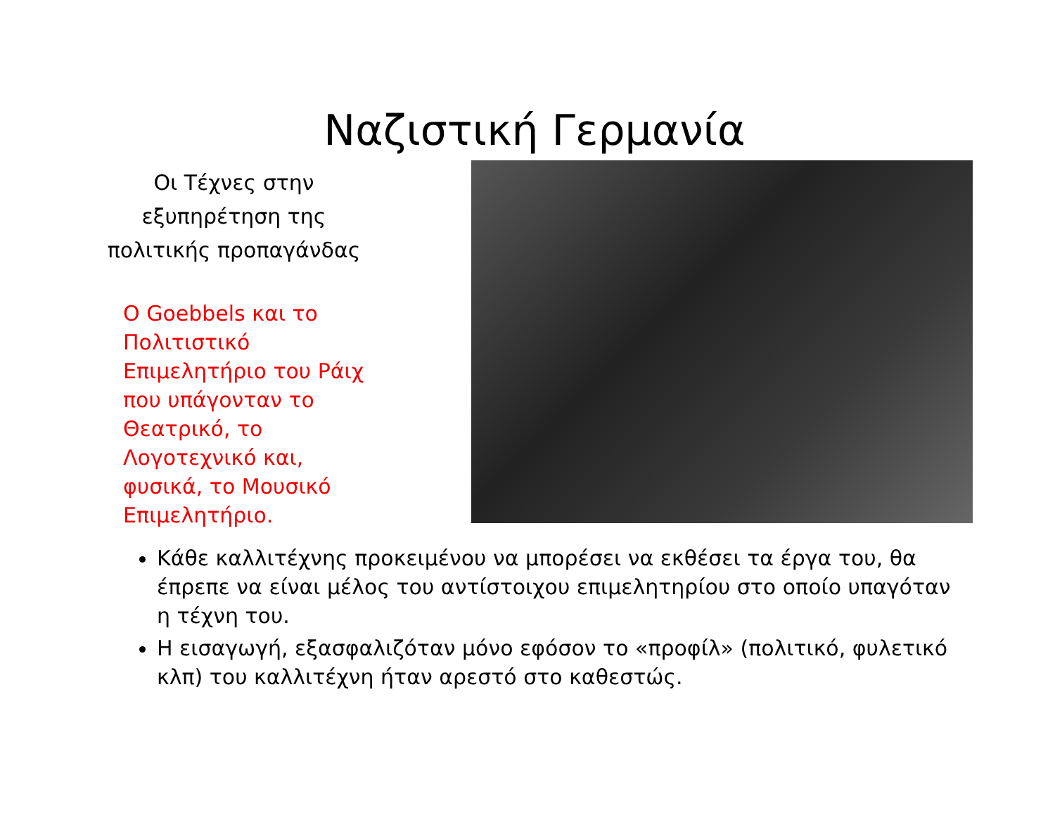Ναζιστική Γερμανία
Οι Τέχνες στην εξυπηρέτηση της πολιτικής προπαγάνδας
Ο Goebbels και το Πολιτιστικό Επιμελητήριο του Ράιχ που υπάγονταν το Θεατρικό, το Λογοτεχνικό και, φυσικά, το Μουσικό Επιμελητήριο.
Κάθε καλλιτέχνης προκειμένου να μπορέσει να εκθέσει τα έργα του, θα έπρεπε να είναι μέλος του αντίστοιχου επιμελητηρίου στο οποίο υπαγόταν η τέχνη του.
Η εισαγωγή, εξασφαλιζόταν μόνο εφόσον το «προφίλ» (πολιτικό, φυλετικό κλπ) του καλλιτέχνη ήταν αρεστό στο καθεστώς.